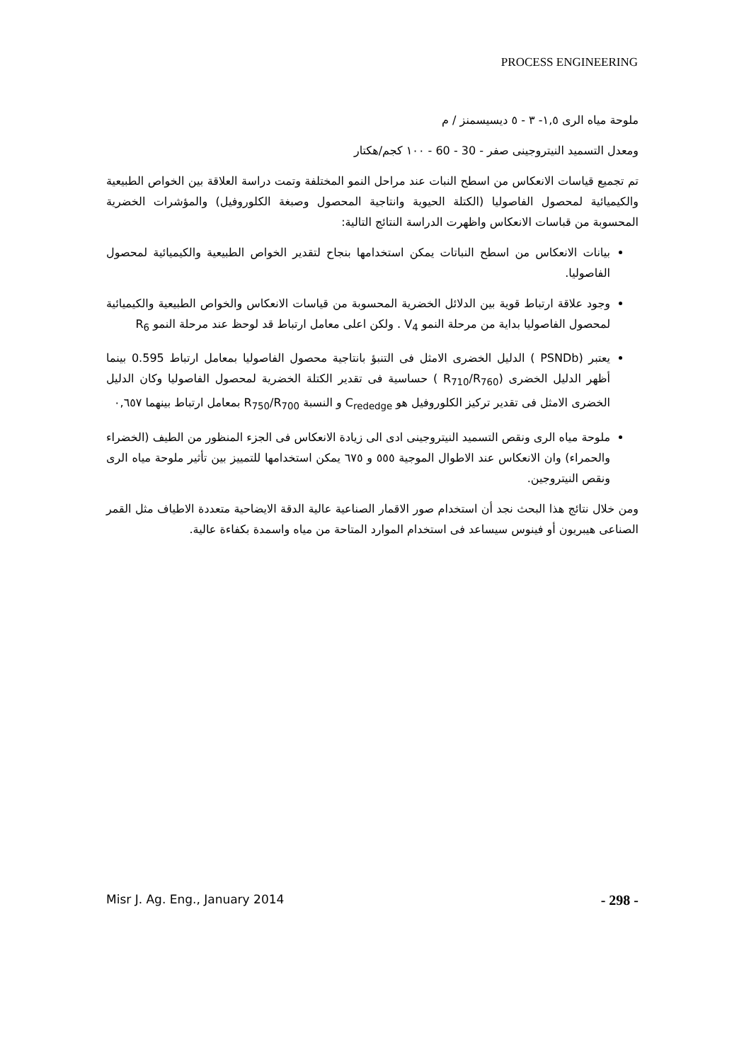PROCESS ENGINEERING
ملوحة مياه الرى ١,٥- ٣ - ٥ ديسيسمنز / م
ومعدل التسميد النيتروجينى صفر - 30 - 60 - ١٠٠ كجم/هكتار
تم تجميع قياسات الانعكاس من اسطح النبات عند مراحل النمو المختلفة وتمت دراسة العلاقة بين الخواص الطبيعية والكيميائية لمحصول الفاصوليا (الكتلة الحيوية وانتاجية المحصول وصبغة الكلوروفيل) والمؤشرات الخضرية المحسوبة من قباسات الانعكاس واظهرت الدراسة النتائج التالية:
بيانات الانعكاس من اسطح النباتات يمكن استخدامها بنجاح لتقدير الخواص الطبيعية والكيميائية لمحصول الفاصوليا.
وجود علاقة ارتباط قوية بين الدلائل الخضرية المحسوبة من قياسات الانعكاس والخواص الطبيعية والكيميائية لمحصول الفاصوليا بداية من مرحلة النمو V<sub>4</sub> . ولكن اعلى معامل ارتباط قد لوحظ عند مرحلة النمو R<sub>6</sub>
يعتبر (PSNDb ) الدليل الخضرى الامثل فى التنبؤ بانتاجية محصول الفاصوليا بمعامل ارتباط 0.595 بينما أظهر الدليل الخضرى (R<sub>710</sub>/R<sub>760</sub> ) حساسية فى تقدير الكتلة الخضرية لمحصول الفاصوليا وكان الدليل الخضرى الامثل فى تقدير تركيز الكلوروفيل هو C<sub>rededge</sub> و النسبة R<sub>750</sub>/R<sub>700</sub> بمعامل ارتباط بينهما ٠,٦٥٧
ملوحة مياه الرى ونقص التسميد النيتروجينى ادى الى زيادة الانعكاس فى الجزء المنظور من الطيف (الخضراء والحمراء) وان الانعكاس عند الاطوال الموجية ٥٥٥ و ٦٧٥ يمكن استخدامها للتمييز بين تأثير ملوحة مياه الرى ونقص النيتروجين.
ومن خلال نتائج هذا البحث نجد أن استخدام صور الاقمار الصناعية عالية الدقة الايضاحية متعددة الاطياف مثل القمر الصناعى هيبريون أو فينوس سيساعد فى استخدام الموارد المتاحة من مياه واسمدة بكفاءة عالية.
Misr J. Ag. Eng., January 2014 - 298 -